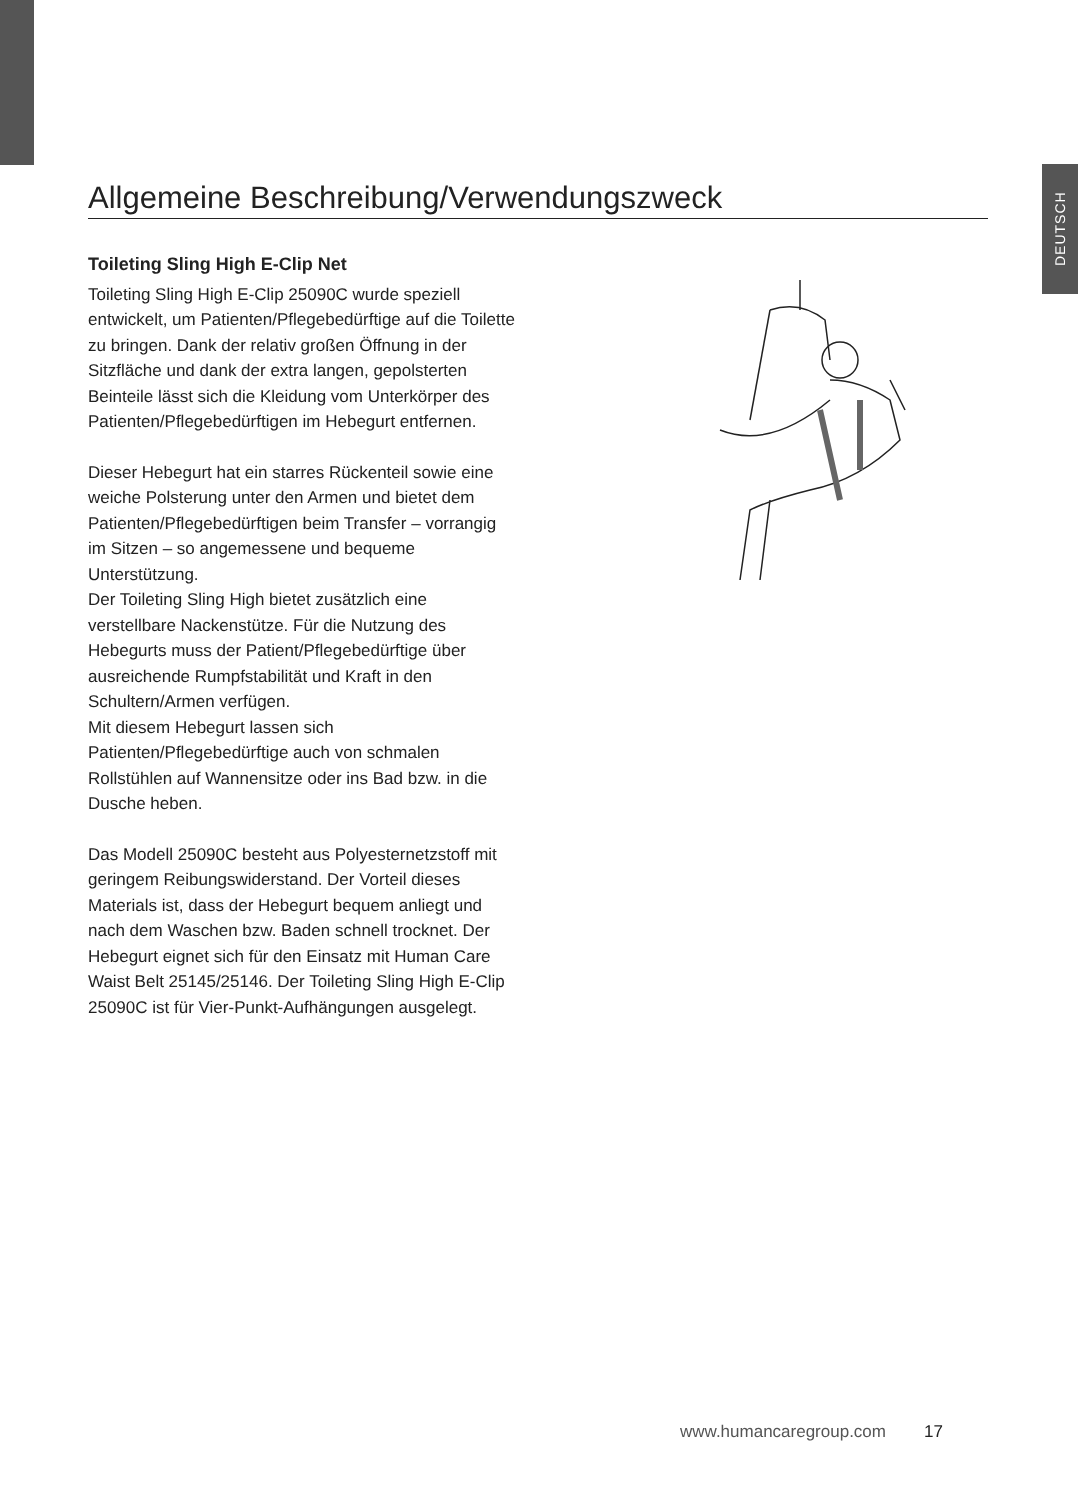DEUTSCH
Allgemeine Beschreibung/Verwendungszweck
Toileting Sling High E-Clip Net
Toileting Sling High E-Clip 25090C wurde speziell entwickelt, um Patienten/Pflegebedürftige auf die Toilette zu bringen. Dank der relativ großen Öffnung in der Sitzfläche und dank der extra langen, gepolsterten Beinteile lässt sich die Kleidung vom Unterkörper des Patienten/Pflegebedürftigen im Hebegurt entfernen.
Dieser Hebegurt hat ein starres Rückenteil sowie eine weiche Polsterung unter den Armen und bietet dem Patienten/Pflegebedürftigen beim Transfer – vorrangig im Sitzen – so angemessene und bequeme Unterstützung.
Der Toileting Sling High bietet zusätzlich eine verstellbare Nackenstütze. Für die Nutzung des Hebegurts muss der Patient/Pflegebedürftige über ausreichende Rumpfstabilität und Kraft in den Schultern/Armen verfügen.
Mit diesem Hebegurt lassen sich Patienten/Pflegebedürftige auch von schmalen Rollstühlen auf Wannensitze oder ins Bad bzw. in die Dusche heben.
Das Modell 25090C besteht aus Polyesternetzstoff mit geringem Reibungswiderstand. Der Vorteil dieses Materials ist, dass der Hebegurt bequem anliegt und nach dem Waschen bzw. Baden schnell trocknet. Der Hebegurt eignet sich für den Einsatz mit Human Care Waist Belt 25145/25146. Der Toileting Sling High E-Clip 25090C ist für Vier-Punkt-Aufhängungen ausgelegt.
www.humancaregroup.com 17